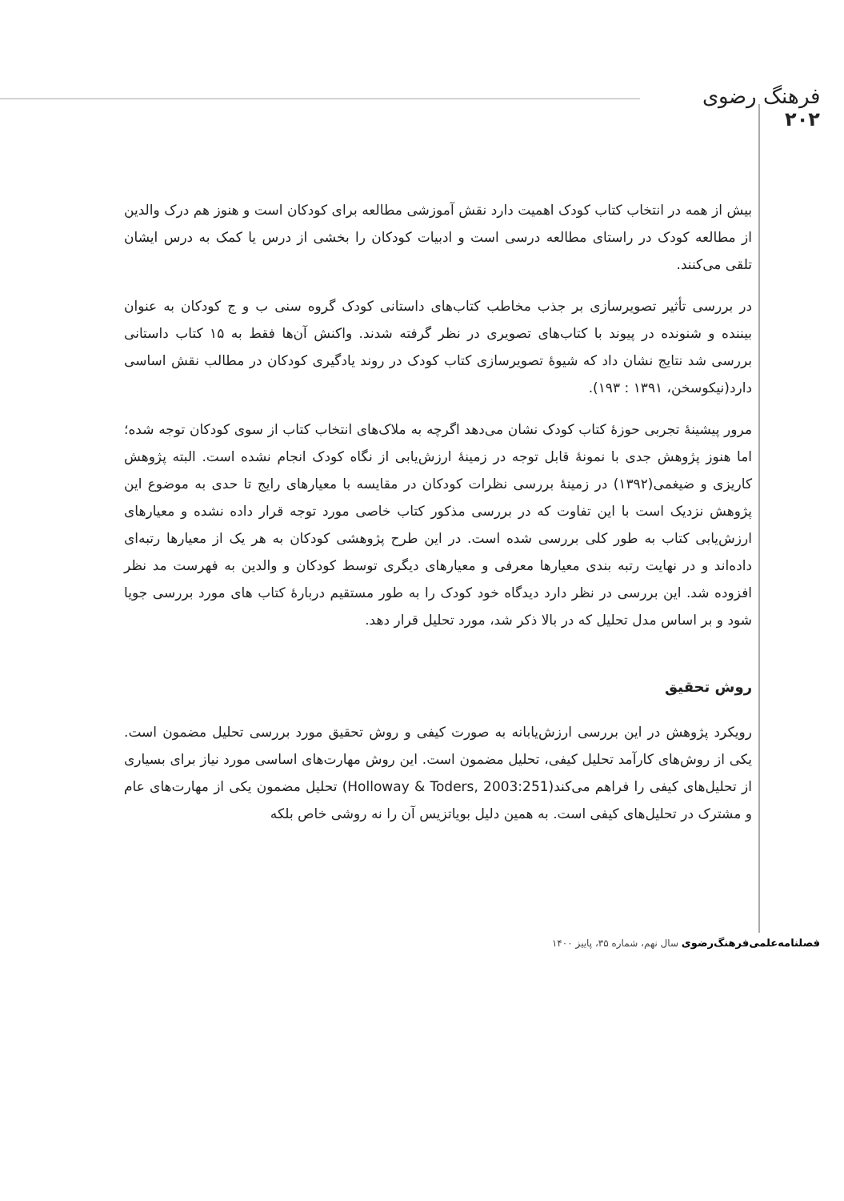فرهنگ رضوی
۲۰۲
بیش از همه در انتخاب کتاب کودک اهمیت دارد نقش آموزشی مطالعه برای کودکان است و هنوز هم درک والدین از مطالعه کودک در راستای مطالعه درسی است و ادبیات کودکان را بخشی از درس یا کمک به درس ایشان تلقی می‌کنند.
در بررسی تأثیر تصویرسازی بر جذب مخاطب کتاب‌های داستانی کودک گروه سنی ب و ج کودکان به عنوان بیننده و شنونده در پیوند با کتاب‌های تصویری در نظر گرفته شدند. واکنش آن‌ها فقط به ۱۵ کتاب داستانی بررسی شد نتایج نشان داد که شیوۀ تصویرسازی کتاب کودک در روند یادگیری کودکان در مطالب نقش اساسی دارد(نیکوسخن، ۱۳۹۱ : ۱۹۳).
مرور پیشینۀ تجربی حوزۀ کتاب کودک نشان می‌دهد اگرچه به ملاک‌های انتخاب کتاب از سوی کودکان توجه شده؛ اما هنوز پژوهش جدی با نمونۀ قابل توجه در زمینۀ ارزش‌یابی از نگاه کودک انجام نشده است. البته پژوهش کاریزی و ضیغمی(۱۳۹۲) در زمینۀ بررسی نظرات کودکان در مقایسه با معیارهای رایج تا حدی به موضوع این پژوهش نزدیک است با این تفاوت که در بررسی مذکور کتاب خاصی مورد توجه قرار داده نشده و معیارهای ارزش‌یابی کتاب به طور کلی بررسی شده است. در این طرح پژوهشی کودکان به هر یک از معیارها رتبه‌ای داده‌اند و در نهایت رتبه بندی معیارها معرفی و معیارهای دیگری توسط کودکان و والدین به فهرست مد نظر افزوده شد. این بررسی در نظر دارد دیدگاه خود کودک را به طور مستقیم دربارۀ کتاب های مورد بررسی جویا شود و بر اساس مدل تحلیل که در بالا ذکر شد، مورد تحلیل قرار دهد.
روش تحقیق
رویکرد پژوهش در این بررسی ارزش‌یابانه به صورت کیفی و روش تحقیق مورد بررسی تحلیل مضمون است. یکی از روش‌های کارآمد تحلیل کیفی، تحلیل مضمون است. این روش مهارت‌های اساسی مورد نیاز برای بسیاری از تحلیل‌های کیفی را فراهم می‌کند(Holloway & Toders, 2003:251) تحلیل مضمون یکی از مهارت‌های عام و مشترک در تحلیل‌های کیفی است. به همین دلیل بویاتزیس آن را نه روشی خاص بلکه
فصلنامه‌علمی‌فرهنگ‌رضوی سال نهم، شماره ۳۵، پاییز ۱۴۰۰